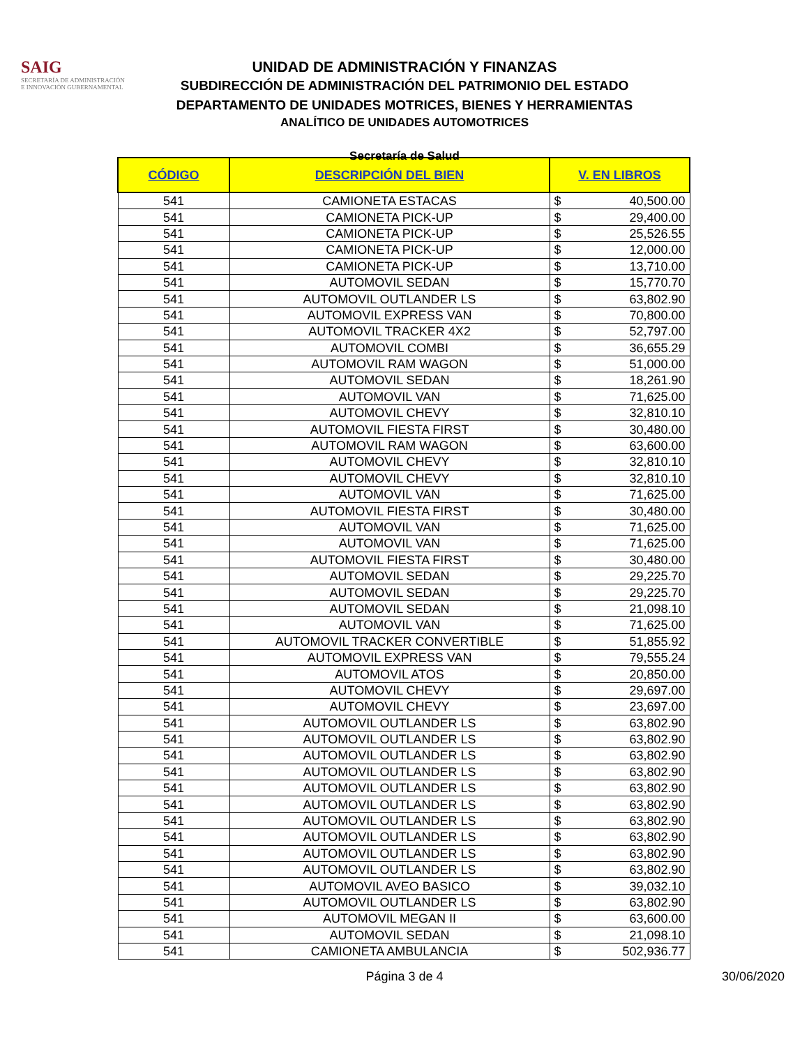SAIG
SECRETARÍA DE ADMINISTRACIÓN
E INNOVACIÓN GUBERNAMENTAL
UNIDAD DE ADMINISTRACIÓN Y FINANZAS
SUBDIRECCIÓN DE ADMINISTRACIÓN DEL PATRIMONIO DEL ESTADO
DEPARTAMENTO DE UNIDADES MOTRICES, BIENES Y HERRAMIENTAS
ANALÍTICO DE UNIDADES AUTOMOTRICES
Secretaría de Salud
| CÓDIGO | DESCRIPCIÓN DEL BIEN | V. EN LIBROS | |
| --- | --- | --- | --- |
| 541 | CAMIONETA ESTACAS | $ | 40,500.00 |
| 541 | CAMIONETA PICK-UP | $ | 29,400.00 |
| 541 | CAMIONETA PICK-UP | $ | 25,526.55 |
| 541 | CAMIONETA PICK-UP | $ | 12,000.00 |
| 541 | CAMIONETA PICK-UP | $ | 13,710.00 |
| 541 | AUTOMOVIL SEDAN | $ | 15,770.70 |
| 541 | AUTOMOVIL OUTLANDER LS | $ | 63,802.90 |
| 541 | AUTOMOVIL EXPRESS VAN | $ | 70,800.00 |
| 541 | AUTOMOVIL TRACKER 4X2 | $ | 52,797.00 |
| 541 | AUTOMOVIL COMBI | $ | 36,655.29 |
| 541 | AUTOMOVIL RAM WAGON | $ | 51,000.00 |
| 541 | AUTOMOVIL SEDAN | $ | 18,261.90 |
| 541 | AUTOMOVIL VAN | $ | 71,625.00 |
| 541 | AUTOMOVIL CHEVY | $ | 32,810.10 |
| 541 | AUTOMOVIL FIESTA FIRST | $ | 30,480.00 |
| 541 | AUTOMOVIL RAM WAGON | $ | 63,600.00 |
| 541 | AUTOMOVIL CHEVY | $ | 32,810.10 |
| 541 | AUTOMOVIL CHEVY | $ | 32,810.10 |
| 541 | AUTOMOVIL VAN | $ | 71,625.00 |
| 541 | AUTOMOVIL FIESTA FIRST | $ | 30,480.00 |
| 541 | AUTOMOVIL VAN | $ | 71,625.00 |
| 541 | AUTOMOVIL VAN | $ | 71,625.00 |
| 541 | AUTOMOVIL FIESTA FIRST | $ | 30,480.00 |
| 541 | AUTOMOVIL SEDAN | $ | 29,225.70 |
| 541 | AUTOMOVIL SEDAN | $ | 29,225.70 |
| 541 | AUTOMOVIL SEDAN | $ | 21,098.10 |
| 541 | AUTOMOVIL VAN | $ | 71,625.00 |
| 541 | AUTOMOVIL TRACKER CONVERTIBLE | $ | 51,855.92 |
| 541 | AUTOMOVIL EXPRESS VAN | $ | 79,555.24 |
| 541 | AUTOMOVIL ATOS | $ | 20,850.00 |
| 541 | AUTOMOVIL CHEVY | $ | 29,697.00 |
| 541 | AUTOMOVIL CHEVY | $ | 23,697.00 |
| 541 | AUTOMOVIL OUTLANDER LS | $ | 63,802.90 |
| 541 | AUTOMOVIL OUTLANDER LS | $ | 63,802.90 |
| 541 | AUTOMOVIL OUTLANDER LS | $ | 63,802.90 |
| 541 | AUTOMOVIL OUTLANDER LS | $ | 63,802.90 |
| 541 | AUTOMOVIL OUTLANDER LS | $ | 63,802.90 |
| 541 | AUTOMOVIL OUTLANDER LS | $ | 63,802.90 |
| 541 | AUTOMOVIL OUTLANDER LS | $ | 63,802.90 |
| 541 | AUTOMOVIL OUTLANDER LS | $ | 63,802.90 |
| 541 | AUTOMOVIL OUTLANDER LS | $ | 63,802.90 |
| 541 | AUTOMOVIL OUTLANDER LS | $ | 63,802.90 |
| 541 | AUTOMOVIL AVEO BASICO | $ | 39,032.10 |
| 541 | AUTOMOVIL OUTLANDER LS | $ | 63,802.90 |
| 541 | AUTOMOVIL MEGAN II | $ | 63,600.00 |
| 541 | AUTOMOVIL SEDAN | $ | 21,098.10 |
| 541 | CAMIONETA AMBULANCIA | $ | 502,936.77 |
Página 3 de 4
30/06/2020